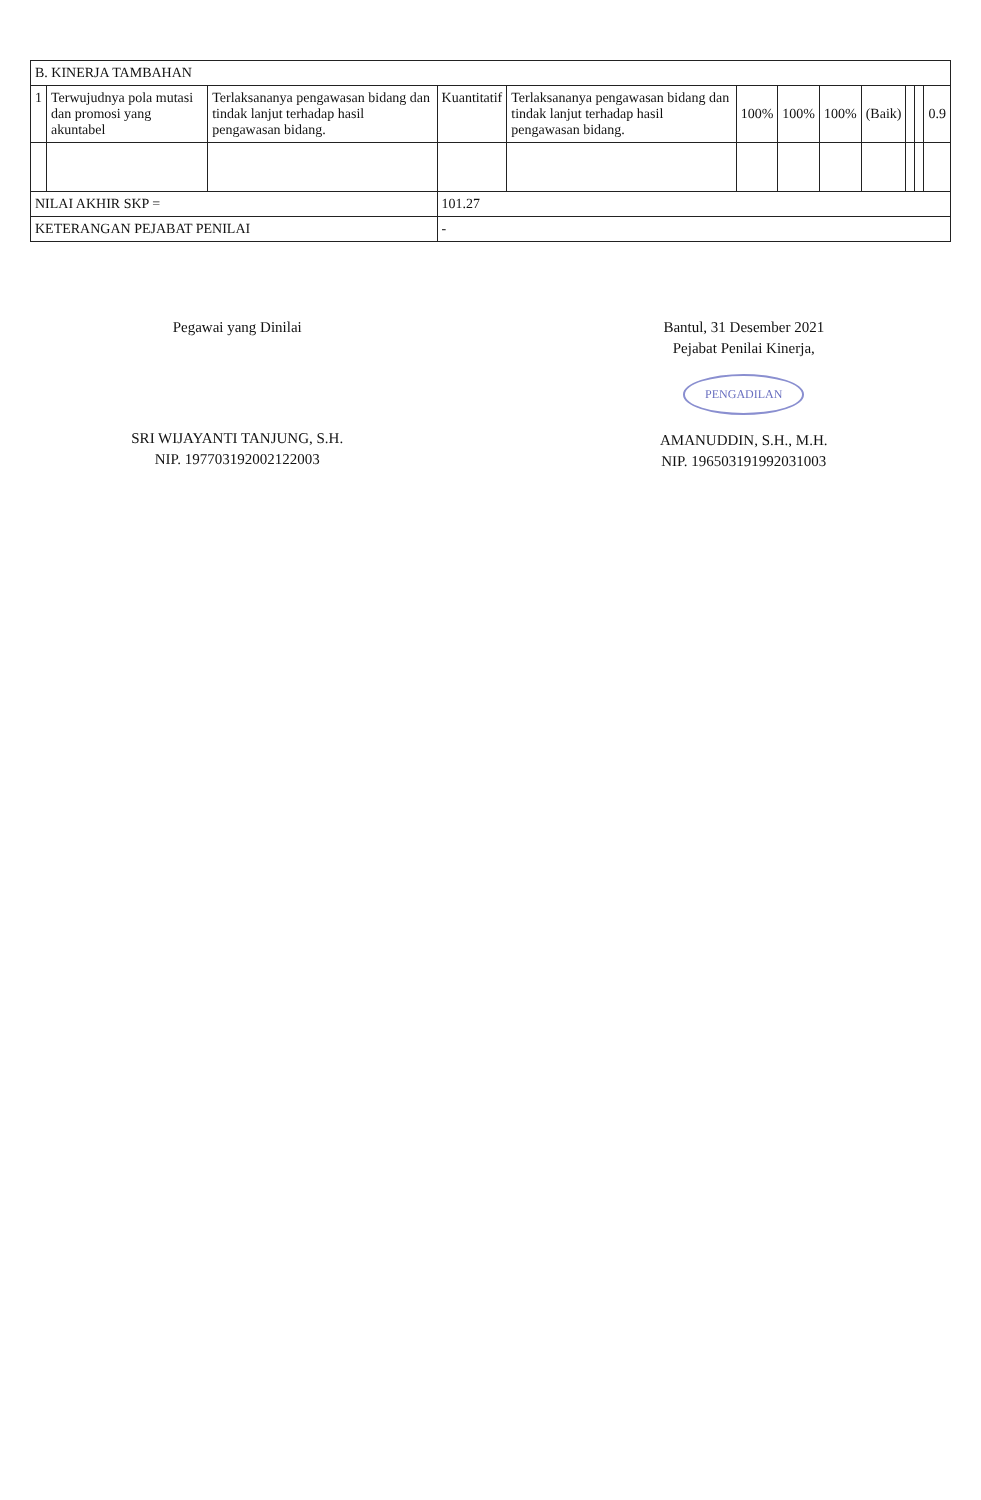| B. KINERJA TAMBAHAN | | | | | | | | | | | |
| 1 | Terwujudnya pola mutasi dan promosi yang akuntabel | Terlaksananya pengawasan bidang dan tindak lanjut terhadap hasil pengawasan bidang. | Kuantitatif | Terlaksananya pengawasan bidang dan tindak lanjut terhadap hasil pengawasan bidang. | 100% | 100% | 100% | (Baik) | | | 0.9 |
| NILAI AKHIR SKP = | | | 101.27 | | | | | | | | |
| KETERANGAN PEJABAT PENILAI | | | - | | | | | | | | |
Pegawai yang Dinilai
SRI WIJAYANTI TANJUNG, S.H.
NIP. 197703192002122003
Bantul, 31 Desember 2021
Pejabat Penilai Kinerja,
PENGADILAN
AMANUDDIN, S.H., M.H.
NIP. 196503191992031003